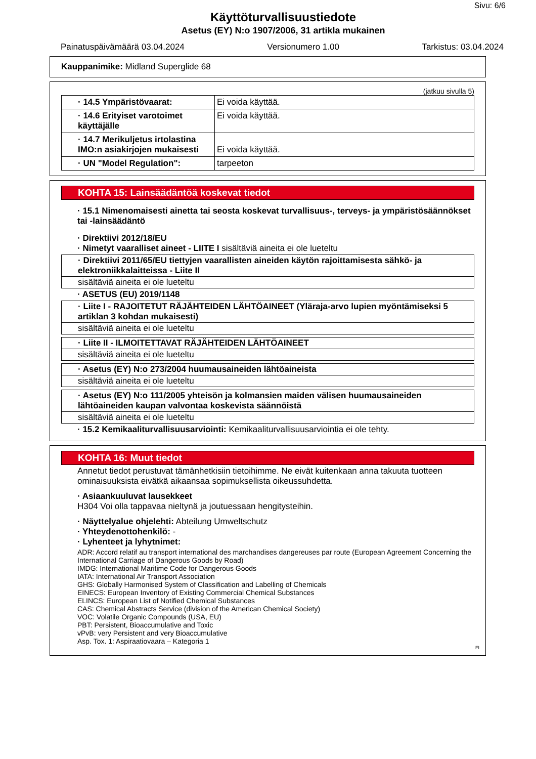Sivu: 6/6
Käyttöturvallisuustiedote
Asetus (EY) N:o 1907/2006, 31 artikla mukainen
Painatuspäivämäärä 03.04.2024 Versionumero 1.00 Tarkistus: 03.04.2024
Kauppanimike: Midland Superglide 68
(jatkuu sivulla 5)
| · 14.5 Ympäristövaarat: | Ei voida käyttää. |
| · 14.6 Erityiset varotoimet käyttäjälle | Ei voida käyttää. |
| · 14.7 Merikuljetus irtolastina IMO:n asiakirjojen mukaisesti | Ei voida käyttää. |
| · UN "Model Regulation": | tarpeeton |
KOHTA 15: Lainsäädäntöä koskevat tiedot
· 15.1 Nimenomaisesti ainetta tai seosta koskevat turvallisuus-, terveys- ja ympäristösäännökset tai -lainsäädäntö
· Direktiivi 2012/18/EU
· Nimetyt vaaralliset aineet - LIITE I sisältäviä aineita ei ole lueteltu
· Direktiivi 2011/65/EU tiettyjen vaarallisten aineiden käytön rajoittamisesta sähkö- ja elektroniikkalaitteissa - Liite II
sisältäviä aineita ei ole lueteltu
· ASETUS (EU) 2019/1148
· Liite I - RAJOITETUT RÄJÄHTEIDEN LÄHTÖAINEET (Yläraja-arvo lupien myöntämiseksi 5 artiklan 3 kohdan mukaisesti)
sisältäviä aineita ei ole lueteltu
· Liite II - ILMOITETTAVAT RÄJÄHTEIDEN LÄHTÖAINEET
sisältäviä aineita ei ole lueteltu
· Asetus (EY) N:o 273/2004 huumausaineiden lähtöaineista
sisältäviä aineita ei ole lueteltu
· Asetus (EY) N:o 111/2005 yhteisön ja kolmansien maiden välisen huumausaineiden lähtöaineiden kaupan valvontaa koskevista säännöistä
sisältäviä aineita ei ole lueteltu
· 15.2 Kemikaaliturvallisuusarviointi: Kemikaaliturvallisuusarviointia ei ole tehty.
KOHTA 16: Muut tiedot
Annetut tiedot perustuvat tämänhetkisiin tietoihimme. Ne eivät kuitenkaan anna takuuta tuotteen ominaisuuksista eivätkä aikaansaa sopimuksellista oikeussuhdetta.
· Asiaankuuluvat lausekkeet
H304 Voi olla tappavaa nieltynä ja joutuessaan hengitysteihin.
· Näyttelyalue ohjelehti: Abteilung Umweltschutz
· Yhteydenottohenkilö: -
· Lyhenteet ja lyhytnimet:
ADR: Accord relatif au transport international des marchandises dangereuses par route (European Agreement Concerning the International Carriage of Dangerous Goods by Road)
IMDG: International Maritime Code for Dangerous Goods
IATA: International Air Transport Association
GHS: Globally Harmonised System of Classification and Labelling of Chemicals
EINECS: European Inventory of Existing Commercial Chemical Substances
ELINCS: European List of Notified Chemical Substances
CAS: Chemical Abstracts Service (division of the American Chemical Society)
VOC: Volatile Organic Compounds (USA, EU)
PBT: Persistent, Bioaccumulative and Toxic
vPvB: very Persistent and very Bioaccumulative
Asp. Tox. 1: Aspiraatiovaara – Kategoria 1
FI